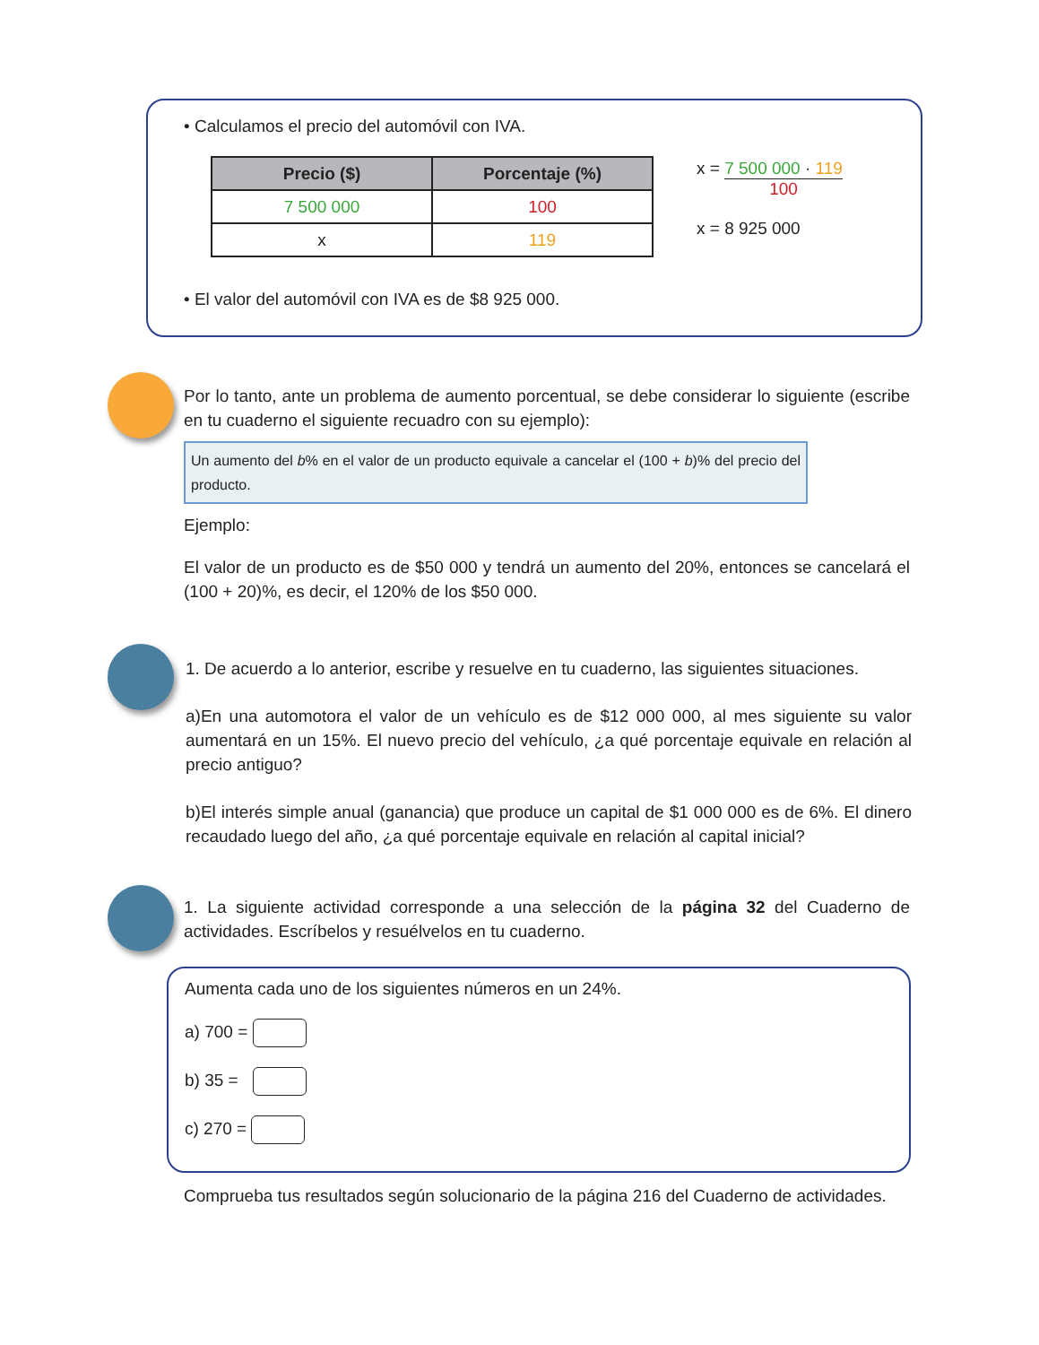• Calculamos el precio del automóvil con IVA.
| Precio ($) | Porcentaje (%) |
| --- | --- |
| 7 500 000 | 100 |
| x | 119 |
x = 7 500 000 · 119 100
x = 8 925 000
• El valor del automóvil con IVA es de $8 925 000.
Por lo tanto, ante un problema de aumento porcentual, se debe considerar lo siguiente (escribe en tu cuaderno el siguiente recuadro con su ejemplo):
Un aumento del b% en el valor de un producto equivale a cancelar el (100 + b)% del precio del producto.
Ejemplo:
El valor de un producto es de $50 000 y tendrá un aumento del 20%, entonces se cancelará el (100 + 20)%, es decir, el 120% de los $50 000.
1. De acuerdo a lo anterior, escribe y resuelve en tu cuaderno, las siguientes situaciones.
a)En una automotora el valor de un vehículo es de $12 000 000, al mes siguiente su valor aumentará en un 15%. El nuevo precio del vehículo, ¿a qué porcentaje equivale en relación al precio antiguo?
b)El interés simple anual (ganancia) que produce un capital de $1 000 000 es de 6%. El dinero recaudado luego del año, ¿a qué porcentaje equivale en relación al capital inicial?
1. La siguiente actividad corresponde a una selección de la página 32 del Cuaderno de actividades. Escríbelos y resuélvelos en tu cuaderno.
Aumenta cada uno de los siguientes números en un 24%.
a) 700 =
b) 35 =
c) 270 =
Comprueba tus resultados según solucionario de la página 216 del Cuaderno de actividades.